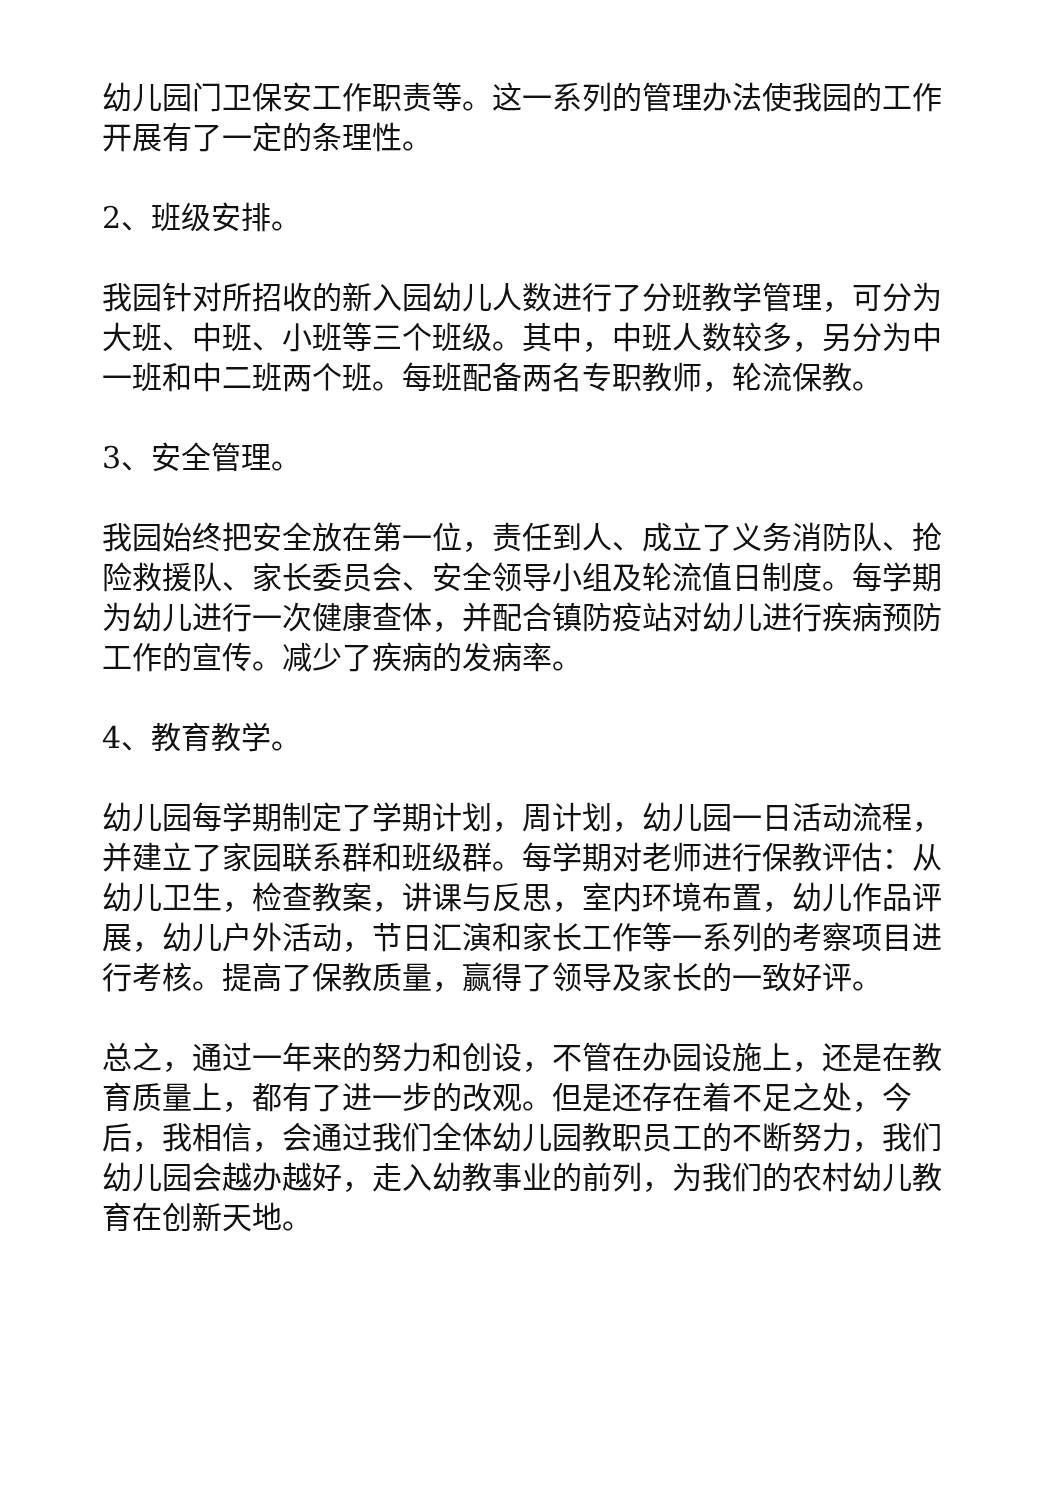幼儿园门卫保安工作职责等。这一系列的管理办法使我园的工作开展有了一定的条理性。
2、班级安排。
我园针对所招收的新入园幼儿人数进行了分班教学管理，可分为大班、中班、小班等三个班级。其中，中班人数较多，另分为中一班和中二班两个班。每班配备两名专职教师，轮流保教。
3、安全管理。
我园始终把安全放在第一位，责任到人、成立了义务消防队、抢险救援队、家长委员会、安全领导小组及轮流值日制度。每学期为幼儿进行一次健康查体，并配合镇防疫站对幼儿进行疾病预防工作的宣传。减少了疾病的发病率。
4、教育教学。
幼儿园每学期制定了学期计划，周计划，幼儿园一日活动流程，并建立了家园联系群和班级群。每学期对老师进行保教评估：从幼儿卫生，检查教案，讲课与反思，室内环境布置，幼儿作品评展，幼儿户外活动，节日汇演和家长工作等一系列的考察项目进行考核。提高了保教质量，赢得了领导及家长的一致好评。
总之，通过一年来的努力和创设，不管在办园设施上，还是在教育质量上，都有了进一步的改观。但是还存在着不足之处，今后，我相信，会通过我们全体幼儿园教职员工的不断努力，我们幼儿园会越办越好，走入幼教事业的前列，为我们的农村幼儿教育在创新天地。